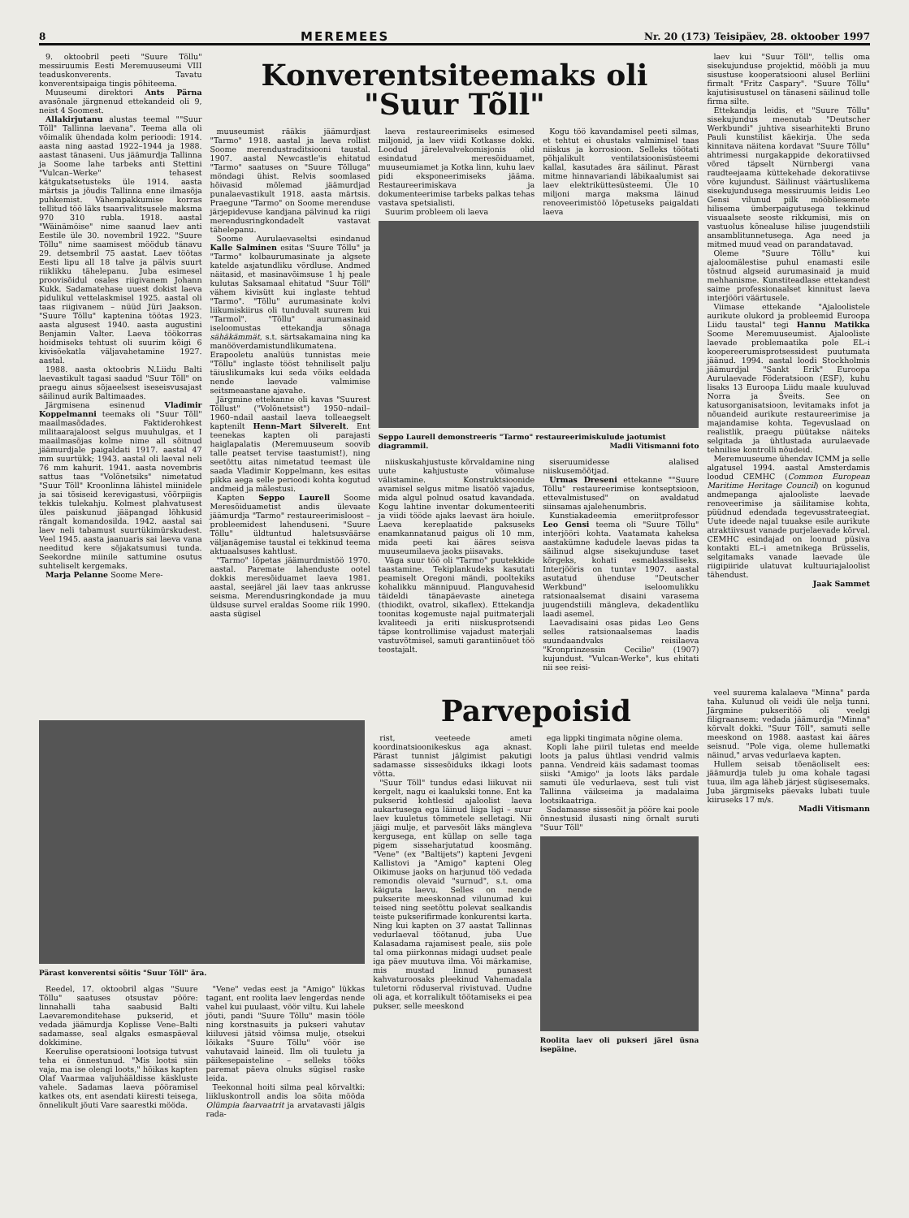8 MEREMEES Nr. 20 (173) Teisipäev, 28. oktoober 1997
9. oktoobril peeti "Suure Tõllu" messiruumis Eesti Meremuuseumi VIII teaduskonverents. Tavatu konverentsipaiga tingis põhiteema.
Muuseumi direktori Ants Pärna avasõnale järgnenud ettekandeid oli 9, neist 4 Soomest.
Allakirjutanu alustas teemal ""Suur Tõll" Tallinna laevana". Teema alla oli võimalik ühendada kolm perioodi: 1914. aasta ning aastad 1922–1944 ja 1988. aastast tänaseni. Uus jäämurdja Tallinna ja Soome lahe tarbeks anti Stettini "Vulcan–Werke" tehasest kätgukatsetusteks üle 1914. aasta märtsis ja jõudis Tallinna enne ilmasõja puhkemist. Vähempakkumise korras tellitud töö läks tsaarivalitsusele maksma 970 310 rubla. 1918. aastal "Wäinämöise" nime saanud laev anti Eestile üle 30. novembril 1922. "Suure Tõllu" nime saamisest möödub tänavu 29. detsembril 75 aastat. Laev töötas Eesti lipu all 18 talve ja pälvis suurt riiklikku tähelepanu. Juba esimesel proovisõidul osales riigivanem Johann Kukk. Sadamatehase uuest dokist laeva pidulikul vettelaskmisel 1925. aastal oli taas riigivanem – nüüd Jüri Jaakson. "Suure Tõllu" kaptenina töötas 1923. aasta algusest 1940. aasta augustini Benjamin Valter. Laeva töökorras hoidmiseks tehtust oli suurim kõigi 6 kivisöekatla väljavahetamine 1927. aastal.
1988. aasta oktoobris N.Liidu Balti laevastikult tagasi saadud "Suur Tõll" on praegu ainus sõjaeelsest iseseisvusajast säilinud aurik Baltimaades.
Järgmisena esinenud Vladimir Koppelmanni teemaks oli "Suur Tõll" maailmasõdades. Faktiderohkest militaarajaloost selgus muuhulgas, et I maailmasõjas kolme nime all sõitnud jäämurdjale paigaldati 1917. aastal 47 mm suurtükk; 1943. aastal oli laeval neli 76 mm kahurit. 1941. aasta novembris sattus taas "Volõnetsiks" nimetatud "Suur Tõll" Kroonlinna lähistel miinidele ja sai tõsiseid kerevigastusi, võõrpiigis tekkis tulekahju. Kolmest plahvatusest üles paiskunud jääpangad lõhkusid rängalt komandosilda. 1942. aastal sai laev neli tabamust suurtükimürskudest. Veel 1945. aasta jaanuaris sai laeva vana needitud kere sõjakatsumusi tunda. Seekordne miinile sattumine osutus suhteliselt kergemaks.
Marja Pelanne Soome Mere-
Konverentsiteemaks oli
"Suur Tõll"
muuseumist rääkis jäämurdjast "Tarmo" 1918. aastal ja laeva rollist Soome merendustraditsiooni taustal. 1907. aastal Newcastle'is ehitatud "Tarmo" saatuses on "Suure Tõlluga" möndagi ühist. Relvis soomlased hõivasid mõlemad jäämurdjad punalaevastikult 1918. aasta märtsis. Praegune "Tarmo" on Soome merenduse järjepidevuse kandjana pälvinud ka riigi merendusringkondadelt vastavat tähelepanu.
Soome Aurulaevaseltsi esindanud Kalle Salminen esitas "Suure Tõllu" ja "Tarmo" kolbaurumasinate ja algsete katelde asjatundliku võrdluse. Andmed näitasid, et masinavõimsuse 1 hj peale kulutas Saksamaal ehitatud "Suur Tõll" vähem kivisütt kui inglaste tehtud "Tarmo". "Tõllu" aurumasinate kolvi liikumiskiirus oli tunduvalt suurem kui "Tarmol". "Tõllu" aurumasinaid iseloomustas ettekandja sõnaga sähäkämmät, s.t. särtsakamaina ning ka manööverdamistundlikumatena. Erapooletu analüüs tunnistas meie "Tõllu" inglaste tööst tehniliselt palju täiuslikumaks kui seda võiks eeldada nende laevade valmimise seitsmeaastane ajavahe.
Järgmine ettekanne oli kavas "Suurest Tõllust" ("Volõnetsist") 1950–ndail–1960–ndail aastail laeva tolleaegselt kaptenilt Henn–Mart Silverelt. Ent teenekas kapten oli parajasti haiglapalatis (Meremuuseum soovib talle peatset tervise taastumist!), ning seetõttu aitas nimetatud teemast üle saada Vladimir Koppelmann, kes esitas pikka aega selle perioodi kohta kogutud andmeid ja mälestusi.
Kapten Seppo Laurell Soome Meresõiduametist andis ülevaate jäämurdja "Tarmo" restaureerimisloost – probleemidest lahenduseni. "Suure Tõllu" üldtuntud haletsusväärse väljanägemise taustal ei tekkinud teema aktuaalsuses kahtlust.
"Tarmo" lõpetas jäämurdmistöö 1970. aastal. Paremate lahenduste ootel dokkis meresõiduamet laeva 1981. aastal, seejärel jäi laev taas ankrusse seisma. Merendusringkondade ja muu üldsuse survel eraldas Soome riik 1990. aasta sügisel
laeva restaureerimiseks esimesed miljonid, ja laev viidi Kotkasse dokki. Loodud järelevalvekomisjonis olid esindatud meresõiduamet, muuseumiamet ja Kotka linn, kuhu laev pidi eksponeerimiseks jääma. Restaureerimiskava ja dokumenteerimise tarbeks palkas tehas vastava spetsialisti.
Suurim probleem oli laeva
Kogu töö kavandamisel peeti silmas, et tehtut ei ohustaks valmimisel taas niiskus ja korrosioon. Selleks töötati põhjalikult ventilatsioonisüsteemi kallal, kasutades ära säilinut. Pärast mitme hinnavariandi läbikaalumist sai laev elektriküttesüsteemi. Üle 10 miljoni marga maksma läinud renoveerimistöö lõpetuseks paigaldati laeva
Seppo Laurell demonstreeris "Tarmo" restaureerimiskulude jaotumist diagrammil. Madli Vitismanni foto
niiskuskahjustuste kõrvaldamine ning uute kahjustuste võimaluse välistamine. Konstruktsioonide avamisel selgus mitme lisatöö vajadus, mida algul polnud osatud kavandada. Kogu lahtine inventar dokumenteeriti ja viidi tööde ajaks laevast ära hoiule. Laeva kereplaatide paksuseks enamkannatanud paigus oli 10 mm, mida peeti kai ääres seisva muuseumilaeva jaoks piisavaks.
Väga suur töö oli "Tarmo" puutekkide taastamine. Tekiplankudeks kasutati peamiselt Oregoni mändi, pooltekiks kohalikku männipuud. Planguvahesid täideldi tänapäevaste ainetega (thiodikt, ovatrol, sikaflex). Ettekandja toonitas kogemuste najal puitmaterjali kvaliteedi ja eriti niiskusprotsendi täpse kontrollimise vajadust materjali vastuvõtmisel, samuti garantiinõuet töö teostajalt.
siseruumidesse alalised niiskusemõõtjad.
Urmas Dreseni ettekanne ""Suure Tõllu" restaureerimise kontseptsioon, ettevalmistused" on avaldatud siinsamas ajalehenumbris.
Kunstiakadeemia emeriitprofessor Leo Gensi teema oli "Suure Tõllu" interjööri kohta. Vaatamata kaheksa aastakümne kadudele laevas pidas ta säilinud algse sisekujunduse taset kõrgeks, kohati esmaklassiliseks. Interjööris on tuntav 1907. aastal asutatud ühenduse "Deutscher Werkbund" iseloomulikku ratsionaalsemat disaini varasema juugendstiili mängleva, dekadentliku laadi asemel.
Laevadisaini osas pidas Leo Gens selles ratsionaalsemas laadis suundaandvaks reisilaeva "Kronprinzessin Cecilie" (1907) kujundust. "Vulcan-Werke", kus ehitati nii see reisi-
laev kui "Suur Tõll", tellis oma sisekujunduse projektid, mööbli ja muu sisustuse kooperatsiooni alusel Berliini firmalt "Fritz Caspary". "Suure Tõllu" kajutisisustusel on tänaseni säilinud tolle firma silte.
Ettekandja leidis, et "Suure Tõllu" sisekujundus meenutab "Deutscher Werkbundi" juhtiva sisearhitekti Bruno Pauli kunstilist käekirja. Ühe seda kinnitava näitena kordavat "Suure Tõllu" ahtrimessi nurgakappide dekoratiivsed võred täpselt Nürnbergi vana raudteejaama küttekehade dekoratiivse võre kujundust. Säilinust väärtuslikema sisekujundusega messiruumis leidis Leo Gensi vilunud pilk mööbliesemete hilisema ümberpaigutusega tekkinud visuaalsete seoste rikkumisi, mis on vastuolus kõnealuse hilise juugendstiili ansamblitunnetusega. Aga need ja mitmed muud vead on parandatavad.
Oleme "Suure Tõllu" kui ajaloomälestise puhul enamasti esile tõstnud algseid aurumasinaid ja muid mehhanisme. Kunstiteadlase ettekandest saime professionaalset kinnitust laeva interjööri väärtusele.
Viimase ettekande "Ajaloolistele aurikute olukord ja probleemid Euroopa Liidu taustal" tegi Hannu Matikka Soome Meremuuseumist. Ajalooliste laevade problemaatika pole EL–i koopereerumisprotsessidest puutumata jäänud. 1994. aastal loodi Stockholmis jäämurdjal "Sankt Erik" Euroopa Aurulaevade Föderatsioon (ESF), kuhu lisaks 13 Euroopa Liidu maale kuuluvad Norra ja Šveits. See on katusorganisatsioon, levitamaks infot ja nõuandeid aurikute restaureerimise ja majandamise kohta. Tegevuslaad on realistlik, praegu püütakse näiteks selgitada ja ühtlustada aurulaevade tehnilise kontrolli nõudeid.
Meremuuseume ühendav ICMM ja selle algatusel 1994. aastal Amsterdamis loodud CEMHC (Common European Maritime Heritage Council) on kogunud andmepanga ajalooliste laevade renoveerimise ja säilitamise kohta, püüdnud edendada tegevusstrateegiat. Uute ideede najal tuuakse esile aurikute atraktiivsust vanade purjelaevade kõrval. CEMHC esindajad on loonud püsiva kontakti EL–i ametnikega Brüsselis, selgitamaks vanade laevade üle riigipiiride ulatuvat kultuuriajaloolist tähendust.
Jaak Sammet
Pärast konverentsi sõitis "Suur Tõll" ära.
Reedel, 17. oktoobril algas "Suure Tõllu" saatuses otsustav pööre: linnahalli taha saabusid Balti Laevaremonditehase pukserid, et vedada jäämurdja Koplisse Vene–Balti sadamasse, seal algaks esmaspäeval dokkimine.
Keerulise operatsiooni lootsiga tutvust teha ei õnnestunud. "Mis lootsi siin vaja, ma ise olengi loots," hõikas kapten Olaf Vaarmaa valjuhääldisse käskluste vahele. Sadamas laeva pööramisel katkes ots, ent asendati kiiresti teisega, õnnelikult jõuti Vare saarestki mööda.
"Vene" vedas eest ja "Amigo" lükkas tagant, ent roolita laev lengerdas nende vahel kui puulaast, vöör viltu. Kui lahele jõuti, pandi "Suure Tõllu" masin tööle ning korstnasuits ja pukseri vahutav kiiluvesi jätsid võimsa mulje, otsekui lõikaks "Suure Tõllu" vöör ise vahutavaid laineid. Ilm oli tuuletu ja päikesepaisteline – selleks tööks paremat päeva olnuks sügisel raske leida.
Teekonnal hoiti silma peal kõrvaltki: liikluskontroll andis loa sõita mööda Olümpia faarvaatrit ja arvatavasti jälgis rada-
Parvepoisid
rist, veeteede ameti koordinatsioonikeskus aga aknast. Pärast tunnist jälgimist pakutigi sadamasse sissesõiduks ikkagi loots võtta.
"Suur Tõll" tundus edasi liikuvat nii kergelt, nagu ei kaalukski tonne. Ent ka pukserid kohtlesid ajaloolist laeva aukartusega ega läinud liiga ligi – suur laev kuuletus tõmmetele selletagi. Nii jäigi mulje, et parvesõit läks mängleva kergusega, ent küllap on selle taga pigem sisseharjutatud koosmäng. "Vene" (ex "Baltijets") kapteni Jevgeni Kallistovi ja "Amigo" kapteni Oleg Oikimuse jaoks on harjunud töö vedada remondis olevaid "surnud", s.t. oma käiguta laevu. Selles on nende pukserite meeskonnad vilunumad kui teised ning seetõttu polevat sealkandis teiste pukserifirmade konkurentsi karta. Ning kui kapten on 37 aastat Tallinnas vedurlaeval töötanud, juba Uue Kalasadama rajamisest peale, siis pole tal oma piirkonnas midagi uudset peale iga päev muutuva ilma. Või märkamise, mis mustad linnud punasest kahvaturoosaks pleekinud Vahemadala tuletorni röduserval rivistuvad. Uudne oli aga, et korralikult töötamiseks ei pea pukser, selle meeskond
ega lippki tingimata nõgine olema.
Kopli lahe piiril tuletas end meelde loots ja palus ühtlasi vendrid valmis panna. Vendreid käis sadamast toomas siiski "Amigo" ja loots läks pardale samuti üle vedurlaeva, sest tuli vist Tallinna väikseima ja madalaima lootsikaatriga.
Sadamasse sissesõit ja pööre kai poole õnnestusid ilusasti ning õrnalt suruti "Suur Tõll"
Roolita laev oli pukseri järel üsna isepäine.
veel suurema kalalaeva "Minna" parda taha. Kulunud oli veidi üle nelja tunni. Järgmine pukseritöö oli veelgi filigraansem: vedada jäämurdja "Minna" kõrvalt dokki. "Suur Tõll", samuti selle meeskond on 1988. aastast kai ääres seisnud. "Pole viga, oleme hullematki näinud," arvas vedurlaeva kapten.
Hullem seisab tõenäoliselt ees: jäämurdja tuleb ju oma kohale tagasi tuua, ilm aga läheb järjest sügisesemaks. Juba järgmiseks päevaks lubati tuule kiiruseks 17 m/s.
Madli Vitismann